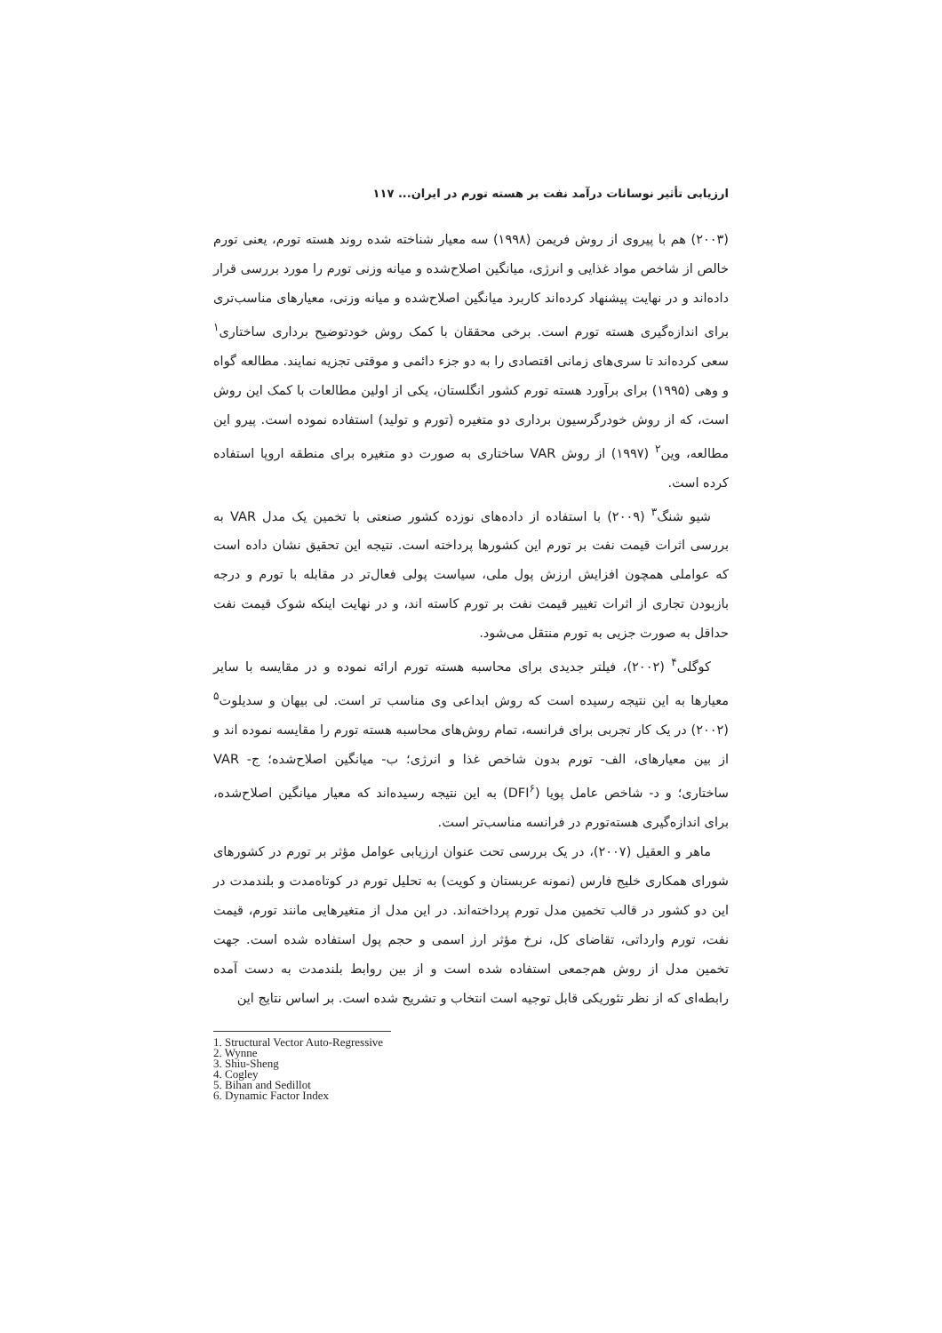ارزیابی تأثیر نوسانات درآمد نفت بر هسته تورم در ایران... ۱۱۷
(۲۰۰۳) هم با پیروی از روش فریمن (۱۹۹۸) سه معیار شناخته شده روند هسته تورم، یعنی تورم خالص از شاخص مواد غذایی و انرژی، میانگین اصلاح‌شده و میانه وزنی تورم را مورد بررسی قرار داده‌اند و در نهایت پیشنهاد کرده‌اند کاربرد میانگین اصلاح‌شده و میانه وزنی، معیارهای مناسب‌تری برای اندازه‌گیری هسته تورم است. برخی محققان با کمک روش خودتوضیح برداری ساختاری<sup>۱</sup> سعی کرده‌اند تا سری‌های زمانی اقتصادی را به دو جزء دائمی و موقتی تجزیه نمایند. مطالعه گواه و وهی (۱۹۹۵) برای برآورد هسته تورم کشور انگلستان، یکی از اولین مطالعات با کمک این روش است، که از روش خودرگرسیون برداری دو متغیره (تورم و تولید) استفاده نموده است. پیرو این مطالعه، وین<sup>۲</sup> (۱۹۹۷) از روش VAR ساختاری به صورت دو متغیره برای منطقه اروپا استفاده کرده است.
شیو شنگ<sup>۳</sup> (۲۰۰۹) با استفاده از داده‌های نوزده کشور صنعتی با تخمین یک مدل VAR به بررسی اثرات قیمت نفت بر تورم این کشورها پرداخته است. نتیجه این تحقیق نشان داده است که عواملی همچون افزایش ارزش پول ملی، سیاست پولی فعال‌تر در مقابله با تورم و درجه بازبودن تجاری از اثرات تغییر قیمت نفت بر تورم کاسته اند، و در نهایت اینکه شوک قیمت نفت حداقل به صورت جزیی به تورم منتقل می‌شود.
کوگلی<sup>۴</sup> (۲۰۰۲)، فیلتر جدیدی برای محاسبه هسته تورم ارائه نموده و در مقایسه با سایر معیارها به این نتیجه رسیده است که روش ابداعی وی مناسب تر است. لی بیهان و سدیلوت<sup>۵</sup> (۲۰۰۲) در یک کار تجربی برای فرانسه، تمام روش‌های محاسبه هسته تورم را مقایسه نموده اند و از بین معیارهای، الف- تورم بدون شاخص غذا و انرژی؛ ب- میانگین اصلاح‌شده؛ ج- VAR ساختاری؛ و د- شاخص عامل پویا (DFI<sup>۶</sup>) به این نتیجه رسیده‌اند که معیار میانگین اصلاح‌شده، برای اندازه‌گیری هسته‌تورم در فرانسه مناسب‌تر است.
ماهر و العقیل (۲۰۰۷)، در یک بررسی تحت عنوان ارزیابی عوامل مؤثر بر تورم در کشورهای شورای همکاری خلیج فارس (نمونه عربستان و کویت) به تحلیل تورم در کوتاه‌مدت و بلندمدت در این دو کشور در قالب تخمین مدل تورم پرداخته‌اند. در این مدل از متغیرهایی مانند تورم، قیمت نفت، تورم وارداتی، تقاضای کل، نرخ مؤثر ارز اسمی و حجم پول استفاده شده است. جهت تخمین مدل از روش هم‌جمعی استفاده شده است و از بین روابط بلندمدت به دست آمده رابطه‌ای که از نظر تئوریکی قابل توجیه است انتخاب و تشریح شده است. بر اساس نتایج این
1. Structural Vector Auto-Regressive
2. Wynne
3. Shiu-Sheng
4. Cogley
5. Bihan and Sedillot
6. Dynamic Factor Index